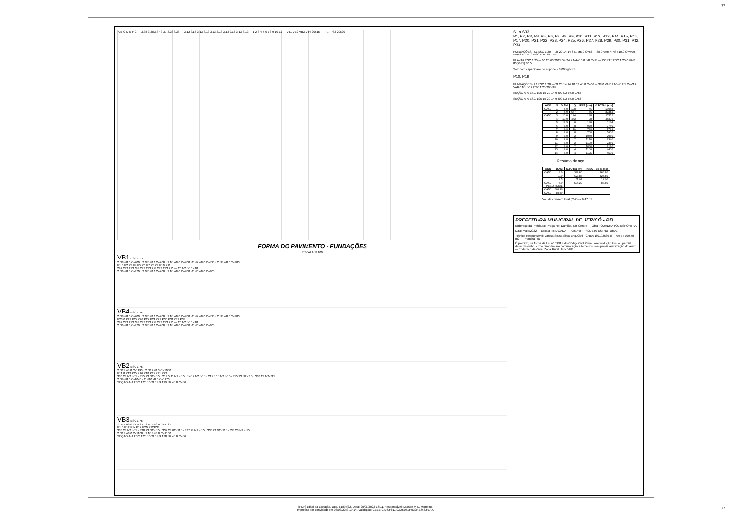77
A B C D E F G — 3.38 3.38 3.37 3.37 3.38 3.38 — 3.12 3.13 3.13 3.13 3.13 3.13 3.13 3.13 3.13 3.13 — 1 2 3 4 5 6 7 8 9 10 11 — VB1 VB2 VB3 VB4 20x15 — P1…P33 20x20
FORMA DO PAVIMENTO - FUNDAÇÕES
ESCALA 1/ 100
VB1 ESC 1:75
2 N8 ø8.0 C=700 · 2 N7 ø8.0 C=700 · 2 N7 ø8.0 C=700 · 2 N7 ø8.0 C=700 · 2 N8 ø8.0 C=700
P1 0 P2 P3 P4 P5 P6 P7 P8 P9 P10 P11
292 293 293 293 293 293 293 293 293 293 — 20 N2 c/15 ×10
2 N6 ø8.0 C=970 · 2 N7 ø8.0 C=700 · 2 N7 ø8.0 C=700 · 2 N6 ø8.0 C=970
VB4 ESC 1:75
2 N8 ø8.0 C=700 · 2 N7 ø8.0 C=700 · 2 N7 ø8.0 C=700 · 2 N7 ø8.0 C=700 · 2 N8 ø8.0 C=700
P23 0 P24 P25 P26 P27 P28 P29 P30 P31 P32 P33
292 293 293 293 293 293 293 293 293 293 — 20 N2 c/15 ×10
2 N6 ø8.0 C=970 · 2 N7 ø8.0 C=700 · 2 N7 ø8.0 C=700 · 2 N6 ø8.0 C=970
VB2 ESC 1:75
2 N11 ø8.0 C=1190 · 2 N12 ø8.0 C=1060
P11 0 P13 P15 P16 P18 P19 P21 P23
336 23 N2 c/15 · 355 23 N2 c/15 · 219.5 15 N2 c/15 · 145 7 N2 c/15 · 219.5 15 N2 c/15 · 355 23 N2 c/15 · 338 23 N2 c/15
2 N9 ø8.0 C=1040 · 2 N10 ø8.0 C=1170
SEÇÃO A-A ESC 1:25 15 20 14 9 129 N2 ø5.0 C=56
VB3 ESC 1:75
2 N14 ø8.0 C=1125 · 2 N14 ø8.0 C=1125
P1 0 P12 P14 P17 P20 P22 P33
338 23 N2 c/15 · 338 23 N2 c/15 · 337 23 N2 c/15 · 337 23 N2 c/15 · 338 23 N2 c/15 · 338 23 N2 c/15
2 N13 ø8.0 C=1100 · 2 N13 ø8.0 C=1100
SEÇÃO A-A ESC 1:25 15 20 14 9 138 N2 ø5.0 C=56
S1 a S33
P1, P2, P3, P4, P5, P6, P7, P8, P9, P10, P11, P12, P13, P14, P15, P16, P17, P20, P21, P22, P23, P24, P25, P26, P27, P28, P29, P30, P31, P32, P33
FUNDAÇÕES - L1 ESC 1:20 — 20 20 14 14 6 N1 ø5.0 C=66 — 38 0 VAR 4 N3 ø10.0 C=VAR VAR 6 N1 c/12 ESC 1:25 20 VAR
PLANTA ESC 1:25 — 60 20 60 20 24 54 24 7 N4 ø10.0 c/8 C=98 — CORTE ESC 1:25 0 VAR 80(+/-35) 30 5
Solo com capacidade de suporte > 3.00 kgf/cm²
P18, P19
FUNDAÇÕES - L1 ESC 1:20 — 20 20 14 14 10 N3 ø5.0 C=66 — 38 0 VAR 4 N5 ø12.5 C=VAR VAR 6 N1 c/12 ESC 1:25 20 VAR
SEÇÃO A-A ESC 1:25 15 20 14 9 200 N2 ø5.0 C=56
SEÇÃO A-A ESC 1:25 15 20 14 9 200 N2 ø5.0 C=56
| AÇO | N | DIAM | Q | UNIT (cm) | C.TOTAL (cm) |
| --- | --- | --- | --- | --- | --- |
| CA60 | 1 | 5.0 | 198 | 66 | 13068 |
| | 2 | 5.0 | 667 | 56 | 37352 |
| CA50 | 3 | 10.0 | 124 | 138 | 17112 |
| | 4 | 10.0 | 462 | 98 | 45276 |
| | 5 | 12.5 | 8 | 138 | 1104 |
| | 6 | 8.0 | 8 | 970 | 7760 |
| | 7 | 8.0 | 11 | 700 | 7700 |
| | 8 | 8.0 | 8 | 700 | 5600 |
| | 9 | 8.0 | 2 | 1040 | 2080 |
| | 10 | 8.0 | 2 | 1170 | 2340 |
| | 11 | 8.0 | 2 | 1190 | 2380 |
| | 12 | 8.0 | 2 | 1060 | 2120 |
| | 13 | 8.0 | 4 | 1100 | 4400 |
| | 14 | 8.0 | 4 | 1125 | 4500 |
Resumo do aço
| AÇO | DIAM | C.TOTAL (m) | PESO + 10 % (kg) |
| --- | --- | --- | --- |
| CA50 | 8.0 | 388.80 | 166.80 |
| | 10.0 | 623.88 | 425.50 |
| | 12.5 | 11.04 | 12.00 |
| CA60 | 5.0 | 504.20 | 88.80 |
| PESO TOTAL | | | |
| CA50 | 604.30 | | |
| CA60 | 88.80 | | |
Vol. de concreto total (C-25) = 6.47 m³
PREFEITURA MUNICIPAL DE JERICÓ - PB
Endereço da Prefeitura: Praça Frei Damião, s/n. Centro — Obra : QUADRA POLIESPORTIVA
Data: Maio/2022 — Escala : INDICADA — Assunto : PROJETO ESTRUTURAL
Técnico Responsável: Vanisa Sousa Silva-Eng. Civil - CREA 160192689-8 — Área : 709.50 m2 — Prancha : 01
É proibido, na forma da Lei nº 5988 e do Código Civil Penal, a reprodução total ou parcial deste desenho, como também sua comunicação a terceiros, sem prévia autorização do autor. — Endereço da Obra: Zona Rural, Jericó-PB
[PDF] Edital da Licitação. Doc. 61892/22. Data: 20/06/2022 16:11. Responsável: Kadson V. L. Monteiro.
Impresso por convidado em 08/08/2023 19:14. Validação: CEBB.C476.F811.03D5.071F.032F.B663.F1A7.
77